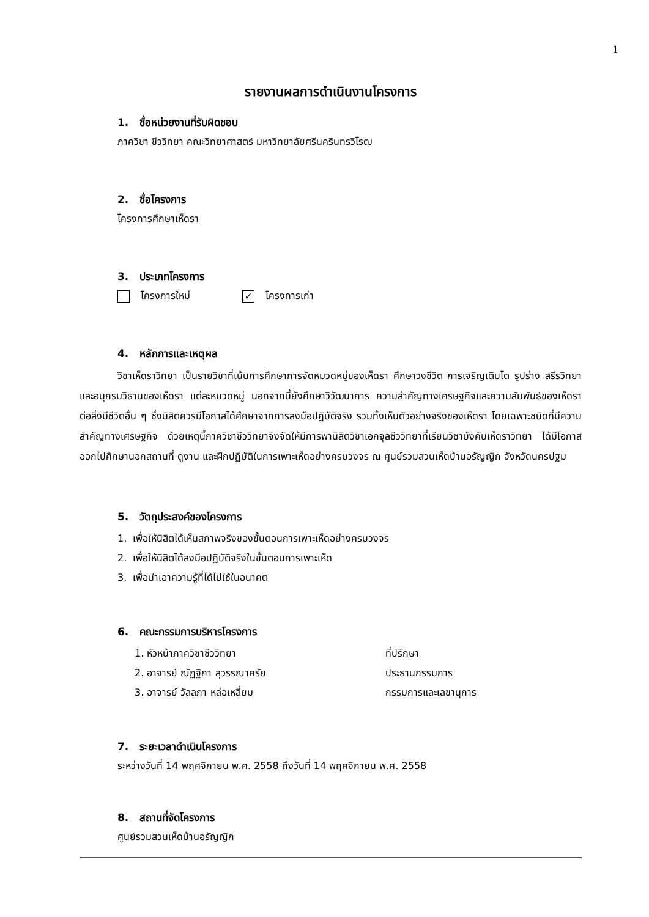1
รายงานผลการดำเนินงานโครงการ
1. ชื่อหน่วยงานที่รับผิดชอบ
ภาควิชา ชีววิทยา คณะวิทยาศาสตร์ มหาวิทยาลัยศรีนครินทรวิโรฒ
2. ชื่อโครงการ
โครงการศึกษาเห็ดรา
3. ประเภทโครงการ
โครงการใหม่ ✓ โครงการเก่า
4. หลักการและเหตุผล
วิชาเห็ดราวิทยา เป็นรายวิชาที่เน้นการศึกษาการจัดหมวดหมู่ของเห็ดรา ศึกษาวงชีวิต การเจริญเติบโต รูปร่าง สรีรวิทยา และอนุกรมวิธานของเห็ดรา แต่ละหมวดหมู่ นอกจากนี้ยังศึกษาวิวัฒนาการ ความสำคัญทางเศรษฐกิจและความสัมพันธ์ของเห็ดราต่อสิ่งมีชีวิตอื่น ๆ ซึ่งนิสิตควรมีโอกาสได้ศึกษาจากการลงมือปฏิบัติจริง รวมทั้งเห็นตัวอย่างจริงของเห็ดรา โดยเฉพาะชนิดที่มีความสำคัญทางเศรษฐกิจ ด้วยเหตุนี้ภาควิชาชีววิทยาจึงจัดให้มีการพานิสิตวิชาเอกจุลชีววิทยาที่เรียนวิชาบังคับเห็ดราวิทยา ได้มีโอกาสออกไปศึกษานอกสถานที่ ดูงาน และฝึกปฏิบัติในการเพาะเห็ดอย่างครบวงจร ณ ศูนย์รวมสวนเห็ดบ้านอรัญญิก จังหวัดนครปฐม
5. วัตถุประสงค์ของโครงการ
1. เพื่อให้นิสิตได้เห็นสภาพจริงของขั้นตอนการเพาะเห็ดอย่างครบวงจร
2. เพื่อให้นิสิตได้ลงมือปฏิบัติจริงในขั้นตอนการเพาะเห็ด
3. เพื่อนำเอาความรู้ที่ได้ไปใช้ในอนาคต
6. คณะกรรมการบริหารโครงการ
1. หัวหน้าภาควิชาชีววิทยา ที่ปรึกษา
2. อาจารย์ ณัฏฐิกา สุวรรณาศรัย ประธานกรรมการ
3. อาจารย์ วัลลภา หล่อเหลี่ยม กรรมการและเลขานุการ
7. ระยะเวลาดำเนินโครงการ
ระหว่างวันที่ 14 พฤศจิกายน พ.ศ. 2558 ถึงวันที่ 14 พฤศจิกายน พ.ศ. 2558
8. สถานที่จัดโครงการ
ศูนย์รวมสวนเห็ดบ้านอรัญญิก